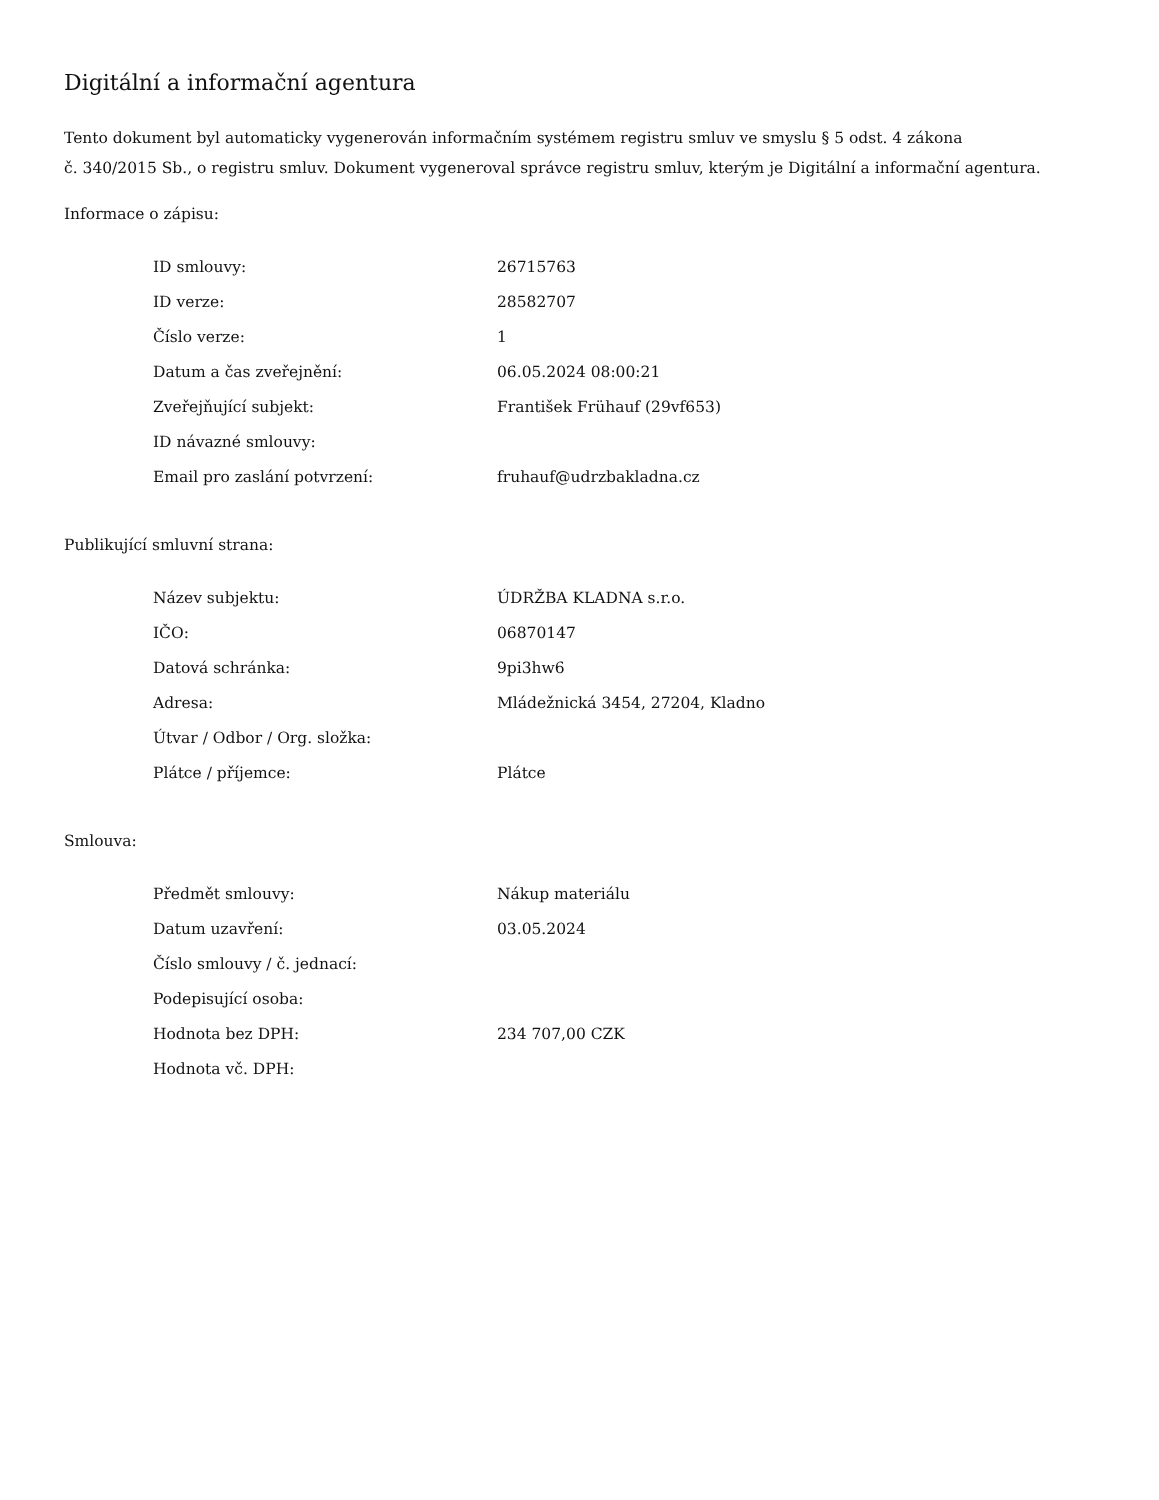Digitální a informační agentura
Tento dokument byl automaticky vygenerován informačním systémem registru smluv ve smyslu § 5 odst. 4 zákona
č. 340/2015 Sb., o registru smluv. Dokument vygeneroval správce registru smluv, kterým je Digitální a informační agentura.
Informace o zápisu:
| ID smlouvy: | 26715763 |
| ID verze: | 28582707 |
| Číslo verze: | 1 |
| Datum a čas zveřejnění: | 06.05.2024 08:00:21 |
| Zveřejňující subjekt: | František Frühauf (29vf653) |
| ID návazné smlouvy: | |
| Email pro zaslání potvrzení: | fruhauf@udrzbakladna.cz |
Publikující smluvní strana:
| Název subjektu: | ÚDRŽBA KLADNA s.r.o. |
| IČO: | 06870147 |
| Datová schránka: | 9pi3hw6 |
| Adresa: | Mládežnická 3454, 27204, Kladno |
| Útvar / Odbor / Org. složka: | |
| Plátce / příjemce: | Plátce |
Smlouva:
| Předmět smlouvy: | Nákup materiálu |
| Datum uzavření: | 03.05.2024 |
| Číslo smlouvy / č. jednací: | |
| Podepisující osoba: | |
| Hodnota bez DPH: | 234 707,00 CZK |
| Hodnota vč. DPH: | |